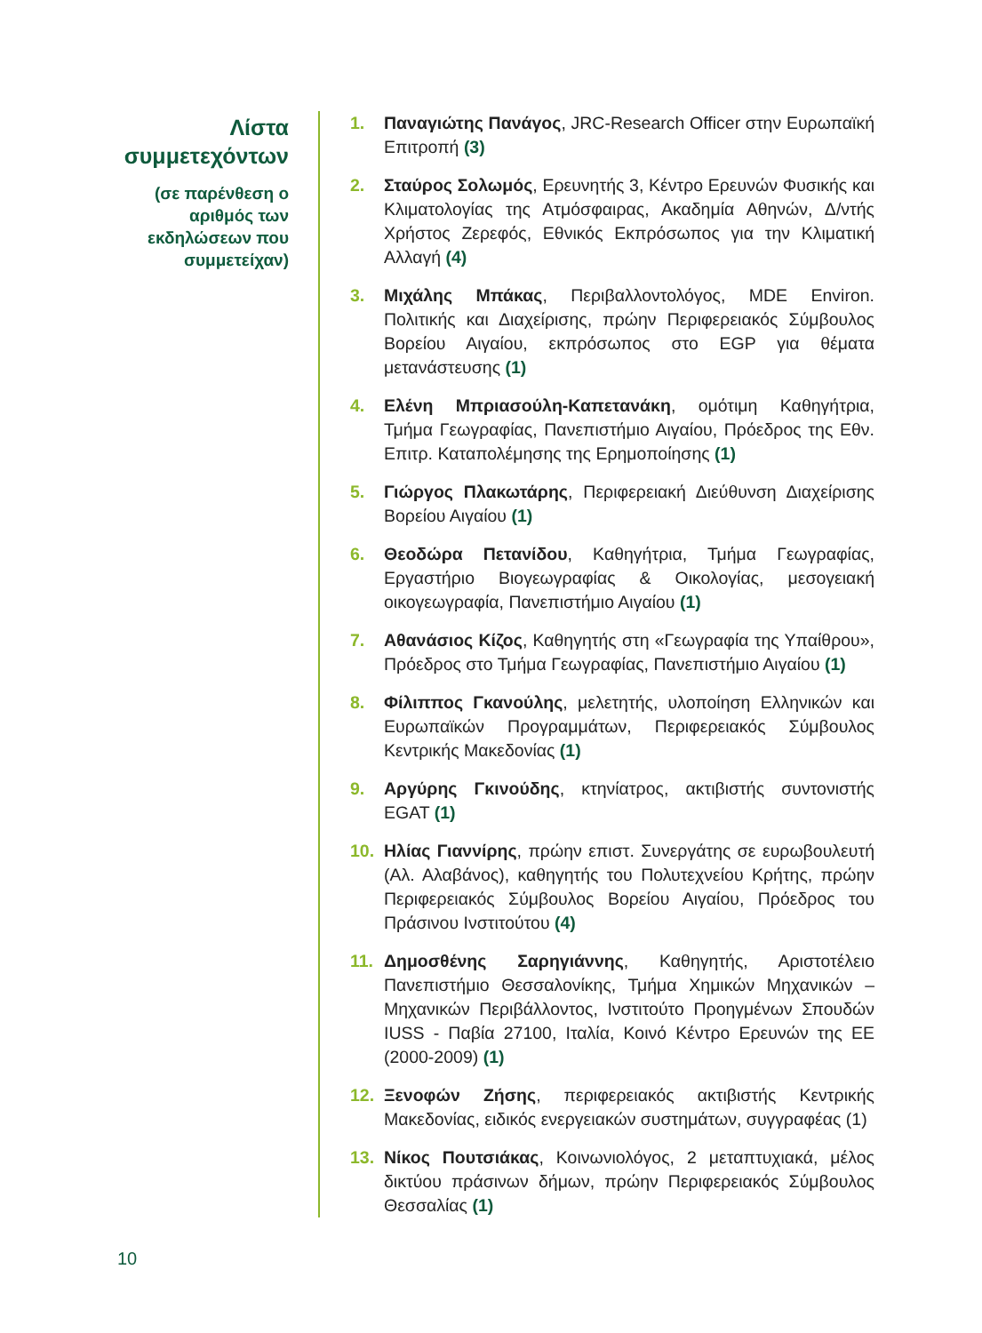Λίστα συμμετεχόντων
(σε παρένθεση ο αριθμός των εκδηλώσεων που συμμετείχαν)
1. Παναγιώτης Πανάγος, JRC-Research Officer στην Ευρωπαϊκή Επιτροπή (3)
2. Σταύρος Σολωμός, Ερευνητής 3, Κέντρο Ερευνών Φυσικής και Κλιματολογίας της Ατμόσφαιρας, Ακαδημία Αθηνών, Δ/ντής Χρήστος Ζερεφός, Εθνικός Εκπρόσωπος για την Κλιματική Αλλαγή (4)
3. Μιχάλης Μπάκας, Περιβαλλοντολόγος, MDE Environ. Πολιτικής και Διαχείρισης, πρώην Περιφερειακός Σύμβουλος Βορείου Αιγαίου, εκπρόσωπος στο EGP για θέματα μετανάστευσης (1)
4. Ελένη Μπριασούλη-Καπετανάκη, ομότιμη Καθηγήτρια, Τμήμα Γεωγραφίας, Πανεπιστήμιο Αιγαίου, Πρόεδρος της Εθν. Επιτρ. Καταπολέμησης της Ερημοποίησης (1)
5. Γιώργος Πλακωτάρης, Περιφερειακή Διεύθυνση Διαχείρισης Βορείου Αιγαίου (1)
6. Θεοδώρα Πετανίδου, Καθηγήτρια, Τμήμα Γεωγραφίας, Εργαστήριο Βιογεωγραφίας & Οικολογίας, μεσογειακή οικογεωγραφία, Πανεπιστήμιο Αιγαίου (1)
7. Αθανάσιος Κίζος, Καθηγητής στη «Γεωγραφία της Υπαίθρου», Πρόεδρος στο Τμήμα Γεωγραφίας, Πανεπιστήμιο Αιγαίου (1)
8. Φίλιππος Γκανούλης, μελετητής, υλοποίηση Ελληνικών και Ευρωπαϊκών Προγραμμάτων, Περιφερειακός Σύμβουλος Κεντρικής Μακεδονίας (1)
9. Αργύρης Γκινούδης, κτηνίατρος, ακτιβιστής συντονιστής EGAT (1)
10. Ηλίας Γιαννίρης, πρώην επιστ. Συνεργάτης σε ευρωβουλευτή (Αλ. Αλαβάνος), καθηγητής του Πολυτεχνείου Κρήτης, πρώην Περιφερειακός Σύμβουλος Βορείου Αιγαίου, Πρόεδρος του Πράσινου Ινστιτούτου (4)
11. Δημοσθένης Σαρηγιάννης, Καθηγητής, Αριστοτέλειο Πανεπιστήμιο Θεσσαλονίκης, Τμήμα Χημικών Μηχανικών – Μηχανικών Περιβάλλοντος, Ινστιτούτο Προηγμένων Σπουδών IUSS - Παβία 27100, Ιταλία, Κοινό Κέντρο Ερευνών της ΕΕ (2000-2009) (1)
12. Ξενοφών Ζήσης, περιφερειακός ακτιβιστής Κεντρικής Μακεδονίας, ειδικός ενεργειακών συστημάτων, συγγραφέας (1)
13. Νίκος Πουτσιάκας, Κοινωνιολόγος, 2 μεταπτυχιακά, μέλος δικτύου πράσινων δήμων, πρώην Περιφερειακός Σύμβουλος Θεσσαλίας (1)
10